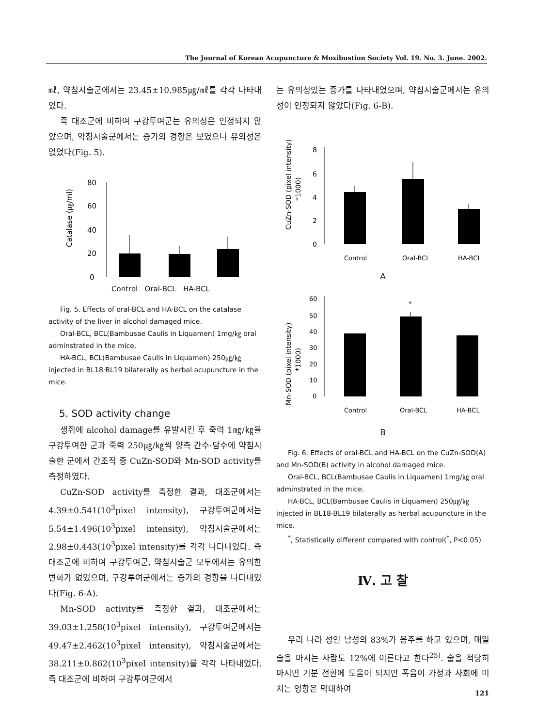The Journal of Korean Acupuncture & Moxibustion Society Vol. 19. No. 3. June. 2002.
㎖, 약침시술군에서는 23.45±10.985㎍/㎖를 각각 나타내었다.
즉 대조군에 비하여 구강투여군는 유의성은 인정되지 않았으며, 약침시술군에서는 증가의 경향은 보였으나 유의성은 없었다(Fig. 5).
Catalase (㎍/ml)
80
60
40
20
0
Control Oral-BCL HA-BCL
Fig. 5. Effects of oral-BCL and HA-BCL on the catalase activity of the liver in alcohol damaged mice.
Oral-BCL, BCL(Bambusae Caulis in Liquamen) 1mg/㎏ oral adminstrated in the mice.
HA-BCL, BCL(Bambusae Caulis in Liquamen) 250㎍/㎏ injected in BL18·BL19 bilaterally as herbal acupuncture in the mice.
5. SOD activity change
생쥐에 alcohol damage를 유발시킨 후 죽력 1㎎/㎏을 구강투여한 군과 죽력 250㎍/㎏씩 양측 간수·담수에 약침시술한 군에서 간조직 중 CuZn-SOD와 Mn-SOD activity를 측정하였다.
CuZn-SOD activity를 측정한 결과, 대조군에서는 4.39±0.541(10<sup>3</sup>pixel intensity), 구강투여군에서는 5.54±1.496(10<sup>3</sup>pixel intensity), 약침시술군에서는 2.98±0.443(10<sup>3</sup>pixel intensity)를 각각 나타내었다. 즉 대조군에 비하여 구강투여군, 약침시술군 모두에서는 유의한 변화가 없었으며, 구강투여군에서는 증가의 경향을 나타내었다(Fig. 6-A).
Mn-SOD activity를 측정한 결과, 대조군에서는 39.03±1.258(10<sup>3</sup>pixel intensity), 구강투여군에서는 49.47±2.462(10<sup>3</sup>pixel intensity), 약침시술군에서는 38.211±0.862(10<sup>3</sup>pixel intensity)를 각각 나타내었다. 즉 대조군에 비하여 구강투여군에서
는 유의성있는 증가를 나타내었으며, 약침시술군에서는 유의성이 인정되지 않았다(Fig. 6-B).
CuZn-SOD (pixel intensity)
*1000)
8
6
4
2
0
Control
Oral-BCL
HA-BCL
A
Mn-SOD (pixel intensity)
*1000)
60
50
40
30
20
10
0
*
Control
Oral-BCL
HA-BCL
B
Fig. 6. Effects of oral-BCL and HA-BCL on the CuZn-SOD(A) and Mn-SOD(B) activity in alcohol damaged mice.
Oral-BCL, BCL(Bambusae Caulis in Liquamen) 1mg/㎏ oral adminstrated in the mice.
HA-BCL, BCL(Bambusae Caulis in Liquamen) 250㎍/㎏ injected in BL18·BL19 bilaterally as herbal acupuncture in the mice.
<sup>*</sup>, Statistically different compared with control(<sup>*</sup>, P<0.05)
Ⅳ. 고 찰
우리 나라 성인 남성의 83%가 음주를 하고 있으며, 매일 술을 마시는 사람도 12%에 이른다고 한다<sup>25)</sup>. 술을 적당히 마시면 기분 전환에 도움이 되지만 폭음이 가정과 사회에 미치는 영향은 막대하여
121